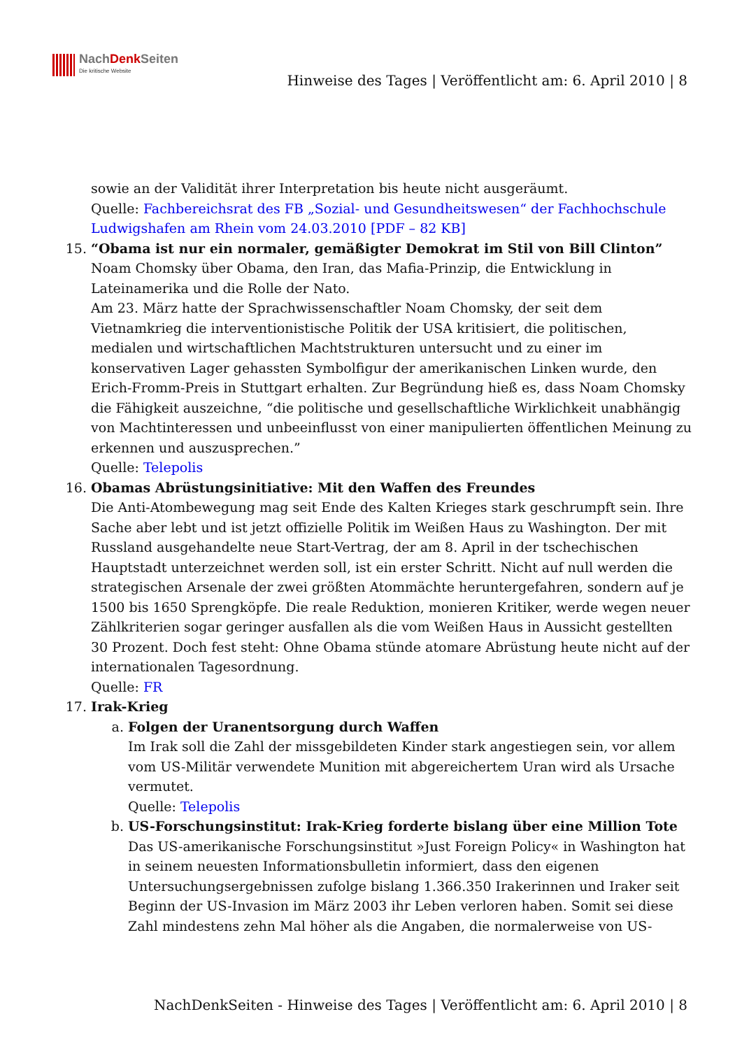NachDenk Seiten
Die kritische Website
Hinweise des Tages | Veröffentlicht am: 6. April 2010 | 8
sowie an der Validität ihrer Interpretation bis heute nicht ausgeräumt.
Quelle: Fachbereichsrat des FB „Sozial- und Gesundheitswesen“ der Fachhochschule Ludwigshafen am Rhein vom 24.03.2010 [PDF – 82 KB]
15. “Obama ist nur ein normaler, gemäßigter Demokrat im Stil von Bill Clinton”
Noam Chomsky über Obama, den Iran, das Mafia-Prinzip, die Entwicklung in Lateinamerika und die Rolle der Nato.
Am 23. März hatte der Sprachwissenschaftler Noam Chomsky, der seit dem Vietnamkrieg die interventionistische Politik der USA kritisiert, die politischen, medialen und wirtschaftlichen Machtstrukturen untersucht und zu einer im konservativen Lager gehassten Symbolfigur der amerikanischen Linken wurde, den Erich-Fromm-Preis in Stuttgart erhalten. Zur Begründung hieß es, dass Noam Chomsky die Fähigkeit auszeichne, “die politische und gesellschaftliche Wirklichkeit unabhängig von Machtinteressen und unbeeinflusst von einer manipulierten öffentlichen Meinung zu erkennen und auszusprechen.”
Quelle: Telepolis
16. Obamas Abrüstungsinitiative: Mit den Waffen des Freundes
Die Anti-Atombewegung mag seit Ende des Kalten Krieges stark geschrumpft sein. Ihre Sache aber lebt und ist jetzt offizielle Politik im Weißen Haus zu Washington. Der mit Russland ausgehandelte neue Start-Vertrag, der am 8. April in der tschechischen Hauptstadt unterzeichnet werden soll, ist ein erster Schritt. Nicht auf null werden die strategischen Arsenale der zwei größten Atommächte heruntergefahren, sondern auf je 1500 bis 1650 Sprengköpfe. Die reale Reduktion, monieren Kritiker, werde wegen neuer Zählkriterien sogar geringer ausfallen als die vom Weißen Haus in Aussicht gestellten 30 Prozent. Doch fest steht: Ohne Obama stünde atomare Abrüstung heute nicht auf der internationalen Tagesordnung.
Quelle: FR
17. Irak-Krieg
a. Folgen der Uranentsorgung durch Waffen
Im Irak soll die Zahl der missgebildeten Kinder stark angestiegen sein, vor allem vom US-Militär verwendete Munition mit abgereichertem Uran wird als Ursache vermutet.
Quelle: Telepolis
b. US-Forschungsinstitut: Irak-Krieg forderte bislang über eine Million Tote
Das US-amerikanische Forschungsinstitut »Just Foreign Policy« in Washington hat in seinem neuesten Informationsbulletin informiert, dass den eigenen Untersuchungsergebnissen zufolge bislang 1.366.350 Irakerinnen und Iraker seit Beginn der US-Invasion im März 2003 ihr Leben verloren haben. Somit sei diese Zahl mindestens zehn Mal höher als die Angaben, die normalerweise von US-
NachDenkSeiten - Hinweise des Tages | Veröffentlicht am: 6. April 2010 | 8